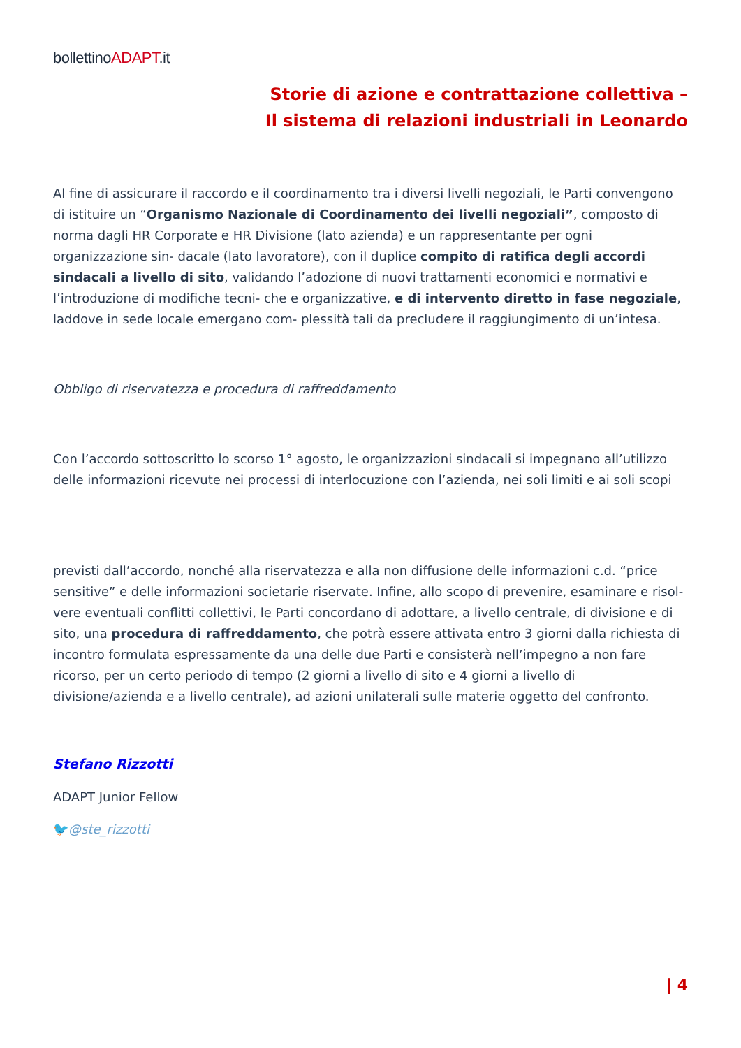bollettinoADAPT.it
Storie di azione e contrattazione collettiva – Il sistema di relazioni industriali in Leonardo
Al fine di assicurare il raccordo e il coordinamento tra i diversi livelli negoziali, le Parti convengono di istituire un “Organismo Nazionale di Coordinamento dei livelli negoziali”, composto di norma dagli HR Corporate e HR Divisione (lato azienda) e un rappresentante per ogni organizzazione sin- dacale (lato lavoratore), con il duplice compito di ratifica degli accordi sindacali a livello di sito, validando l’adozione di nuovi trattamenti economici e normativi e l’introduzione di modifiche tecni- che e organizzative, e di intervento diretto in fase negoziale, laddove in sede locale emergano com- plessità tali da precludere il raggiungimento di un’intesa.
Obbligo di riservatezza e procedura di raffreddamento
Con l’accordo sottoscritto lo scorso 1° agosto, le organizzazioni sindacali si impegnano all’utilizzo delle informazioni ricevute nei processi di interlocuzione con l’azienda, nei soli limiti e ai soli scopi
previsti dall’accordo, nonché alla riservatezza e alla non diffusione delle informazioni c.d. “price sensitive” e delle informazioni societarie riservate. Infine, allo scopo di prevenire, esaminare e risol- vere eventuali conflitti collettivi, le Parti concordano di adottare, a livello centrale, di divisione e di sito, una procedura di raffreddamento, che potrà essere attivata entro 3 giorni dalla richiesta di incontro formulata espressamente da una delle due Parti e consisterà nell’impegno a non fare ricorso, per un certo periodo di tempo (2 giorni a livello di sito e 4 giorni a livello di divisione/azienda e a livello centrale), ad azioni unilaterali sulle materie oggetto del confronto.
Stefano Rizzotti
ADAPT Junior Fellow
🐦@ste_rizzotti
| 4